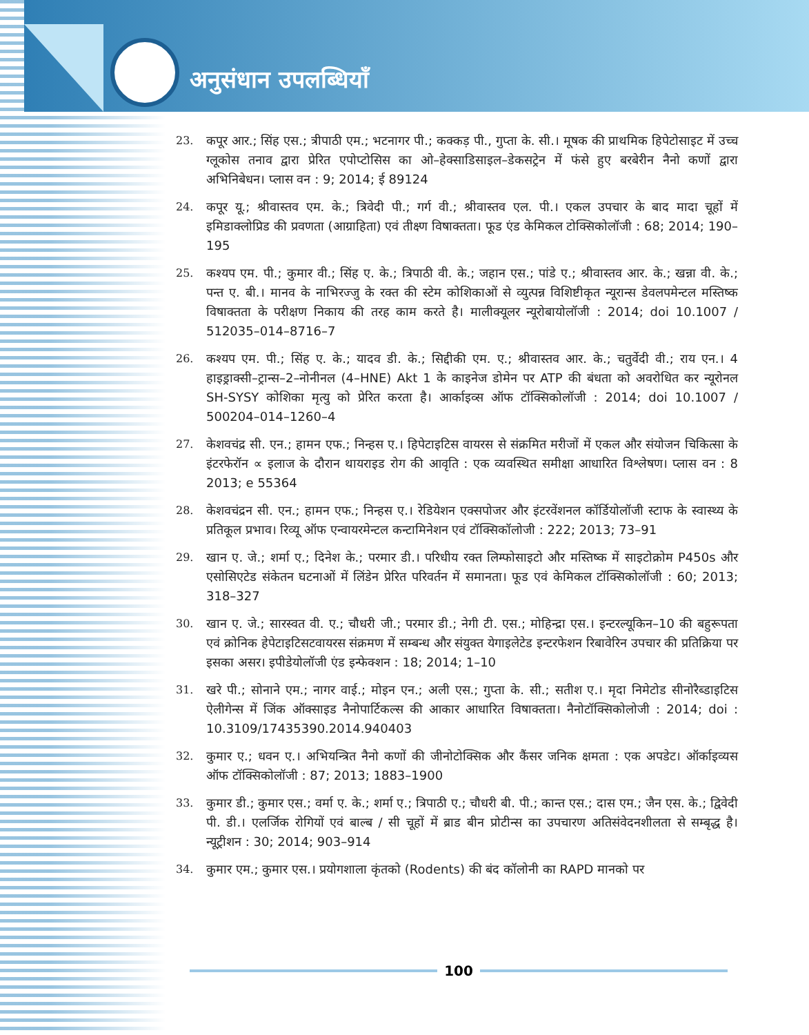अनुसंधान उपलब्धियाँ
23. कपूर आर.; सिंह एस.; त्रीपाठी एम.; भटनागर पी.; कक्कड़ पी., गुप्ता के. सी.। मूषक की प्राथमिक हिपेटोसाइट में उच्च ग्लूकोस तनाव द्वारा प्रेरित एपोप्टोसिस का ओ–हेक्साडिसाइल–डेकसट्रेन में फंसे हुए बरबेरीन नैनो कणों द्वारा अभिनिबेधन। प्लास वन : 9; 2014; ई 89124
24. कपूर यू.; श्रीवास्तव एम. के.; त्रिवेदी पी.; गर्ग वी.; श्रीवास्तव एल. पी.। एकल उपचार के बाद मादा चूहों में इमिडाक्लोप्रिड की प्रवणता (आग्राहिता) एवं तीक्ष्ण विषाक्तता। फूड एंड केमिकल टोक्सिकोलॉजी : 68; 2014; 190–195
25. कश्यप एम. पी.; कुमार वी.; सिंह ए. के.; त्रिपाठी वी. के.; जहान एस.; पांडे ए.; श्रीवास्तव आर. के.; खन्ना वी. के.; पन्त ए. बी.। मानव के नाभिरज्जु के रक्त की स्टेम कोशिकाओं से व्युत्पन्न विशिष्टीकृत न्यूरान्स डेवलपमेन्टल मस्तिष्क विषाक्तता के परीक्षण निकाय की तरह काम करते है। मालीक्यूलर न्यूरोबायोलॉजी : 2014; doi 10.1007 / 512035–014–8716–7
26. कश्यप एम. पी.; सिंह ए. के.; यादव डी. के.; सिद्दीकी एम. ए.; श्रीवास्तव आर. के.; चतुर्वेदी वी.; राय एन.। 4 हाइड्राक्सी–ट्रान्स–2–नोनीनल (4–HNE) Akt 1 के काइनेज डोमेन पर ATP की बंधता को अवरोधित कर न्यूरोनल SH-SYSY कोशिका मृत्यु को प्रेरित करता है। आर्काइव्स ऑफ टॉक्सिकोलॉजी : 2014; doi 10.1007 / 500204–014–1260–4
27. केशवचंद्र सी. एन.; हामन एफ.; निन्हस ए.। हिपेटाइटिस वायरस से संक्रमित मरीजों में एकल और संयोजन चिकित्सा के इंटरफेरॉन ∝ इलाज के दौरान थायराइड रोग की आवृति : एक व्यवस्थित समीक्षा आधारित विश्लेषण। प्लास वन : 8 2013; e 55364
28. केशवचंद्रन सी. एन.; हामन एफ.; निन्हस ए.। रेडियेशन एक्सपोजर और इंटरवेंशनल कॉर्डियोलॉजी स्टाफ के स्वास्थ्य के प्रतिकूल प्रभाव। रिव्यू ऑफ एन्वायरमेन्टल कन्टामिनेशन एवं टॉक्सिकॉलोजी : 222; 2013; 73–91
29. खान ए. जे.; शर्मा ए.; दिनेश के.; परमार डी.। परिधीय रक्त लिम्फोसाइटो और मस्तिष्क में साइटोक्रोम P450s और एसोसिएटेड संकेतन घटनाओं में लिंडेन प्रेरित परिवर्तन में समानता। फूड एवं केमिकल टॉक्सिकोलॉजी : 60; 2013; 318–327
30. खान ए. जे.; सारस्वत वी. ए.; चौधरी जी.; परमार डी.; नेगी टी. एस.; मोहिन्द्रा एस.। इन्टरल्यूकिन–10 की बहुरूपता एवं क्रोनिक हेपेटाइटिसटवायरस संक्रमण में सम्बन्ध और संयुक्त येगाइलेटेड इन्टरफेशन रिबावेरिन उपचार की प्रतिक्रिया पर इसका असर। इपीडेयोलॉजी एंड इन्फेक्शन : 18; 2014; 1–10
31. खरे पी.; सोनाने एम.; नागर वाई.; मोइन एन.; अली एस.; गुप्ता के. सी.; सतीश ए.। मृदा निमेटोड सीनोरैब्डाइटिस ऐलीगेन्स में जिंक ऑक्साइड नैनोपार्टिकल्स की आकार आधारित विषाक्तता। नैनोटॉक्सिकोलोजी : 2014; doi : 10.3109/17435390.2014.940403
32. कुमार ए.; धवन ए.। अभियन्त्रित नैनो कणों की जीनोटोक्सिक और कैंसर जनिक क्षमता : एक अपडेट। ऑर्काइव्यस ऑफ टॉक्सिकोलॉजी : 87; 2013; 1883–1900
33. कुमार डी.; कुमार एस.; वर्मा ए. के.; शर्मा ए.; त्रिपाठी ए.; चौधरी बी. पी.; कान्त एस.; दास एम.; जैन एस. के.; द्विवेदी पी. डी.। एलर्जिक रोगियों एवं बाल्ब / सी चूहों में ब्राड बीन प्रोटीन्स का उपचारण अतिसंवेदनशीलता से सम्बृद्ध है। न्यूट्रीशन : 30; 2014; 903–914
34. कुमार एम.; कुमार एस.। प्रयोगशाला कृंतको (Rodents) की बंद कॉलोनी का RAPD मानको पर
100